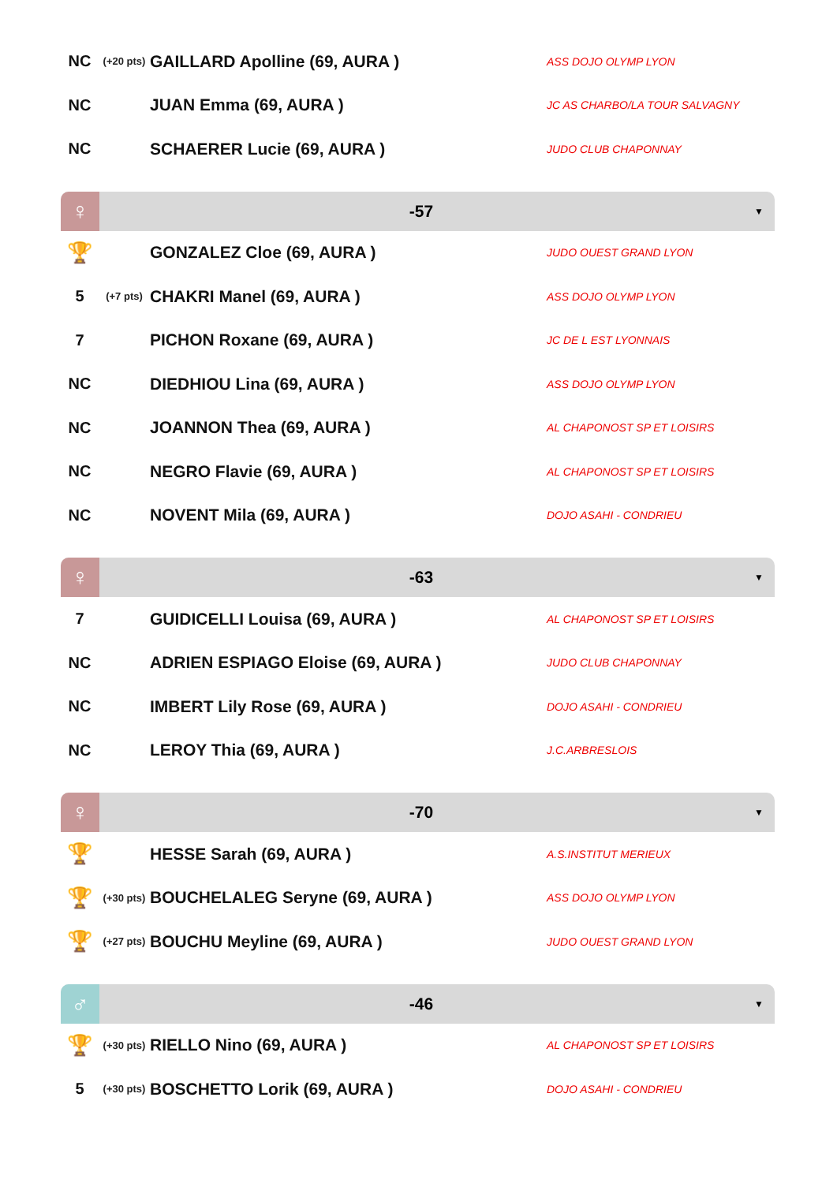| NC | (+20 pts) | GAILLARD Apolline (69, AURA ) | ASS DOJO OLYMP LYON |
| NC | | JUAN Emma (69, AURA ) | JC AS CHARBO/LA TOUR SALVAGNY |
| NC | | SCHAERER Lucie (69, AURA ) | JUDO CLUB CHAPONNAY |
♀
-57
▼
| 🏆 | | GONZALEZ Cloe (69, AURA ) | JUDO OUEST GRAND LYON |
| 5 | (+7 pts) | CHAKRI Manel (69, AURA ) | ASS DOJO OLYMP LYON |
| 7 | | PICHON Roxane (69, AURA ) | JC DE L EST LYONNAIS |
| NC | | DIEDHIOU Lina (69, AURA ) | ASS DOJO OLYMP LYON |
| NC | | JOANNON Thea (69, AURA ) | AL CHAPONOST SP ET LOISIRS |
| NC | | NEGRO Flavie (69, AURA ) | AL CHAPONOST SP ET LOISIRS |
| NC | | NOVENT Mila (69, AURA ) | DOJO ASAHI - CONDRIEU |
♀
-63
▼
| 7 | | GUIDICELLI Louisa (69, AURA ) | AL CHAPONOST SP ET LOISIRS |
| NC | | ADRIEN ESPIAGO Eloise (69, AURA ) | JUDO CLUB CHAPONNAY |
| NC | | IMBERT Lily Rose (69, AURA ) | DOJO ASAHI - CONDRIEU |
| NC | | LEROY Thia (69, AURA ) | J.C.ARBRESLOIS |
♀
-70
▼
| 🏆 | | HESSE Sarah (69, AURA ) | A.S.INSTITUT MERIEUX |
| 🏆 | (+30 pts) | BOUCHELALEG Seryne (69, AURA ) | ASS DOJO OLYMP LYON |
| 🏆 | (+27 pts) | BOUCHU Meyline (69, AURA ) | JUDO OUEST GRAND LYON |
♂
-46
▼
| 🏆 | (+30 pts) | RIELLO Nino (69, AURA ) | AL CHAPONOST SP ET LOISIRS |
| 5 | (+30 pts) | BOSCHETTO Lorik (69, AURA ) | DOJO ASAHI - CONDRIEU |